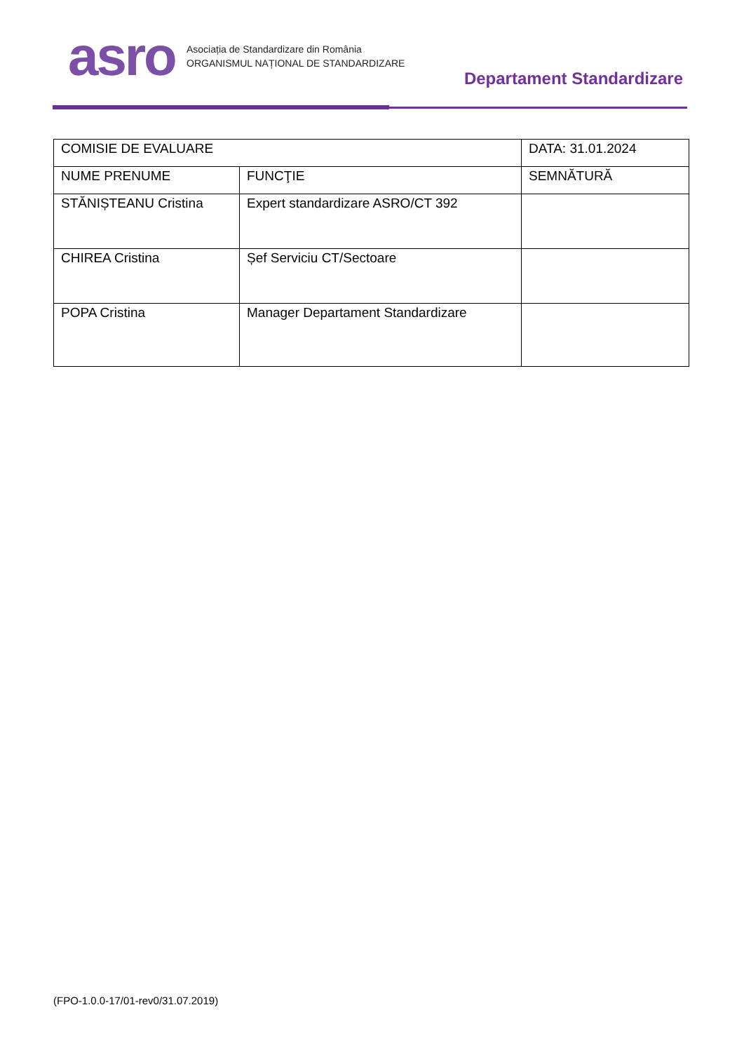asro
Asociația de Standardizare din România
ORGANISMUL NAȚIONAL DE STANDARDIZARE
Departament Standardizare
| COMISIE DE EVALUARE | | DATA: 31.01.2024 |
| NUME PRENUME | FUNCŢIE | SEMNĂTURĂ |
| STĂNIȘTEANU Cristina | Expert standardizare ASRO/CT 392 | |
| CHIREA Cristina | Șef Serviciu CT/Sectoare | |
| POPA Cristina | Manager Departament Standardizare | |
(FPO-1.0.0-17/01-rev0/31.07.2019)